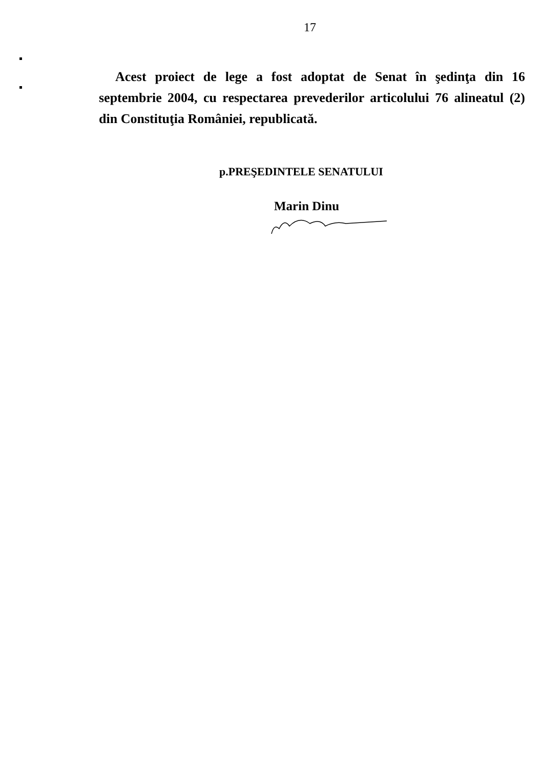17
Acest proiect de lege a fost adoptat de Senat în şedinţa din 16 septembrie 2004, cu respectarea prevederilor articolului 76 alineatul (2) din Constituţia României, republicată.
p.PREŞEDINTELE SENATULUI
Marin Dinu